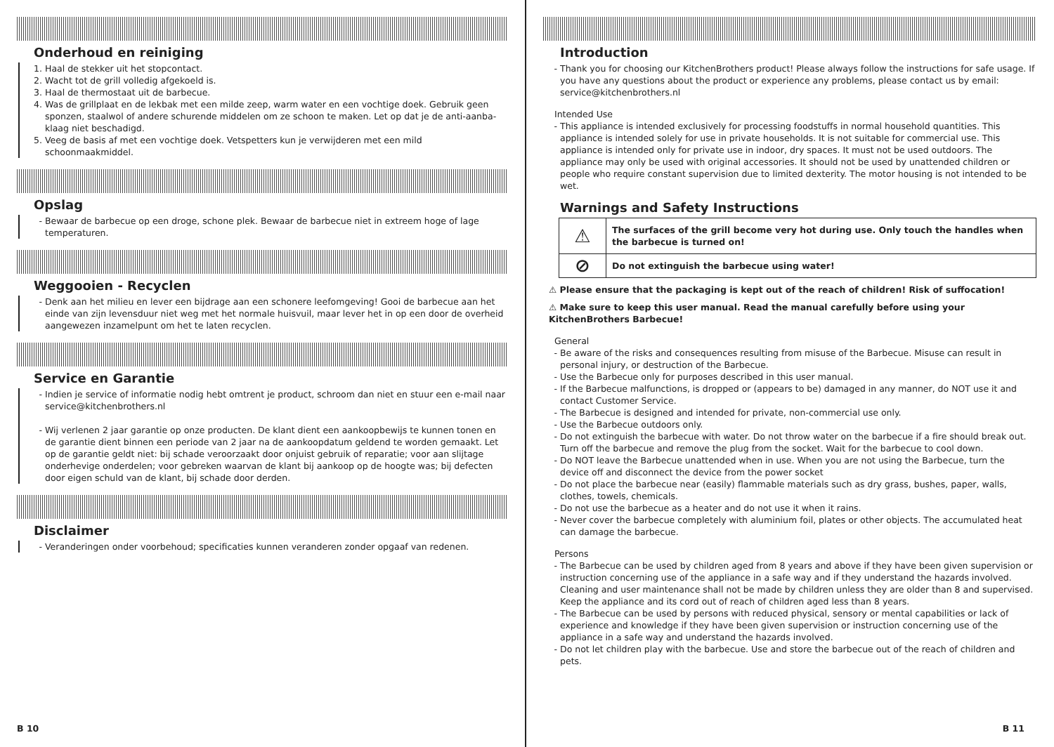Onderhoud en reiniging
1. Haal de stekker uit het stopcontact.
2. Wacht tot de grill volledig afgekoeld is.
3. Haal de thermostaat uit de barbecue.
4. Was de grillplaat en de lekbak met een milde zeep, warm water en een vochtige doek. Gebruik geen sponzen, staalwol of andere schurende middelen om ze schoon te maken. Let op dat je de anti-aanba-klaag niet beschadigd.
5. Veeg de basis af met een vochtige doek. Vetspetters kun je verwijderen met een mild schoonmaakmiddel.
Opslag
Bewaar de barbecue op een droge, schone plek. Bewaar de barbecue niet in extreem hoge of lage temperaturen.
Weggooien - Recyclen
Denk aan het milieu en lever een bijdrage aan een schonere leefomgeving! Gooi de barbecue aan het einde van zijn levensduur niet weg met het normale huisvuil, maar lever het in op een door de overheid aangewezen inzamelpunt om het te laten recyclen.
Service en Garantie
Indien je service of informatie nodig hebt omtrent je product, schroom dan niet en stuur een e-mail naar service@kitchenbrothers.nl
Wij verlenen 2 jaar garantie op onze producten. De klant dient een aankoopbewijs te kunnen tonen en de garantie dient binnen een periode van 2 jaar na de aankoopdatum geldend te worden gemaakt. Let op de garantie geldt niet: bij schade veroorzaakt door onjuist gebruik of reparatie; voor aan slijtage onderhevige onderdelen; voor gebreken waarvan de klant bij aankoop op de hoogte was; bij defecten door eigen schuld van de klant, bij schade door derden.
Disclaimer
Veranderingen onder voorbehoud; specificaties kunnen veranderen zonder opgaaf van redenen.
B 10
Introduction
Thank you for choosing our KitchenBrothers product! Please always follow the instructions for safe usage. If you have any questions about the product or experience any problems, please contact us by email: service@kitchenbrothers.nl
Intended Use
This appliance is intended exclusively for processing foodstuffs in normal household quantities. This appliance is intended solely for use in private households. It is not suitable for commercial use. This appliance is intended only for private use in indoor, dry spaces. It must not be used outdoors. The appliance may only be used with original accessories. It should not be used by unattended children or people who require constant supervision due to limited dexterity. The motor housing is not intended to be wet.
Warnings and Safety Instructions
| ⚠ | The surfaces of the grill become very hot during use. Only touch the handles when the barbecue is turned on! |
| ⊘ | Do not extinguish the barbecue using water! |
⚠ Please ensure that the packaging is kept out of the reach of children! Risk of suffocation!
⚠ Make sure to keep this user manual. Read the manual carefully before using your KitchenBrothers Barbecue!
General
Be aware of the risks and consequences resulting from misuse of the Barbecue. Misuse can result in personal injury, or destruction of the Barbecue.
Use the Barbecue only for purposes described in this user manual.
If the Barbecue malfunctions, is dropped or (appears to be) damaged in any manner, do NOT use it and contact Customer Service.
The Barbecue is designed and intended for private, non-commercial use only.
Use the Barbecue outdoors only.
Do not extinguish the barbecue with water. Do not throw water on the barbecue if a fire should break out. Turn off the barbecue and remove the plug from the socket. Wait for the barbecue to cool down.
Do NOT leave the Barbecue unattended when in use. When you are not using the Barbecue, turn the device off and disconnect the device from the power socket
Do not place the barbecue near (easily) flammable materials such as dry grass, bushes, paper, walls, clothes, towels, chemicals.
Do not use the barbecue as a heater and do not use it when it rains.
Never cover the barbecue completely with aluminium foil, plates or other objects. The accumulated heat can damage the barbecue.
Persons
The Barbecue can be used by children aged from 8 years and above if they have been given supervision or instruction concerning use of the appliance in a safe way and if they understand the hazards involved. Cleaning and user maintenance shall not be made by children unless they are older than 8 and supervised. Keep the appliance and its cord out of reach of children aged less than 8 years.
The Barbecue can be used by persons with reduced physical, sensory or mental capabilities or lack of experience and knowledge if they have been given supervision or instruction concerning use of the appliance in a safe way and understand the hazards involved.
Do not let children play with the barbecue. Use and store the barbecue out of the reach of children and pets.
B 11